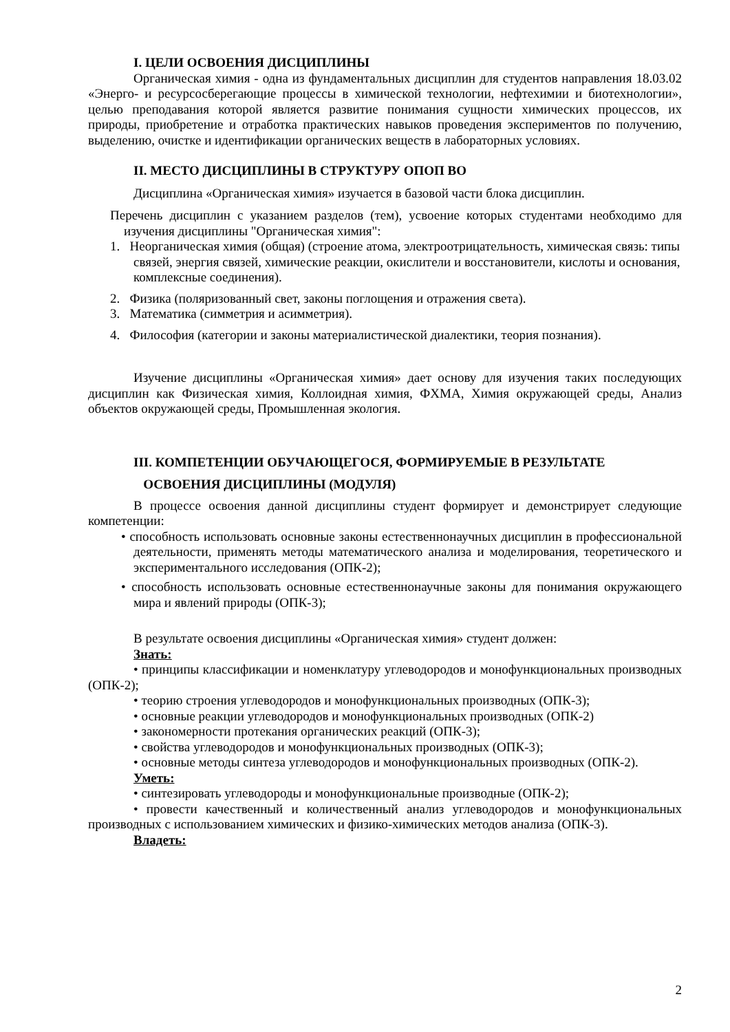I. ЦЕЛИ ОСВОЕНИЯ ДИСЦИПЛИНЫ
Органическая химия - одна из фундаментальных дисциплин для студентов направления 18.03.02 «Энерго- и ресурсосберегающие процессы в химической технологии, нефтехимии и биотехнологии», целью преподавания которой является развитие понимания сущности химических процессов, их природы, приобретение и отработка практических навыков проведения экспериментов по получению, выделению, очистке и идентификации органических веществ в лабораторных условиях.
II. МЕСТО ДИСЦИПЛИНЫ В СТРУКТУРУ ОПОП ВО
Дисциплина «Органическая химия» изучается в базовой части блока дисциплин.
Перечень дисциплин с указанием разделов (тем), усвоение которых студентами необходимо для изучения дисциплины "Органическая химия":
1. Неорганическая химия (общая) (строение атома, электроотрицательность, химическая связь: типы связей, энергия связей, химические реакции, окислители и восстановители, кислоты и основания, комплексные соединения).
2. Физика (поляризованный свет, законы поглощения и отражения света).
3. Математика (симметрия и асимметрия).
4. Философия (категории и законы материалистической диалектики, теория познания).
Изучение дисциплины «Органическая химия» дает основу для изучения таких последующих дисциплин как Физическая химия, Коллоидная химия, ФХМА, Химия окружающей среды, Анализ объектов окружающей среды, Промышленная экология.
III. КОМПЕТЕНЦИИ ОБУЧАЮЩЕГОСЯ, ФОРМИРУЕМЫЕ В РЕЗУЛЬТАТЕ
ОСВОЕНИЯ ДИСЦИПЛИНЫ (МОДУЛЯ)
В процессе освоения данной дисциплины студент формирует и демонстрирует следующие компетенции:
• способность использовать основные законы естественнонаучных дисциплин в профессиональной деятельности, применять методы математического анализа и моделирования, теоретического и экспериментального исследования (ОПК-2);
• способность использовать основные естественнонаучные законы для понимания окружающего мира и явлений природы (ОПК-3);
В результате освоения дисциплины «Органическая химия» студент должен:
Знать:
• принципы классификации и номенклатуру углеводородов и монофункциональных производных (ОПК-2);
• теорию строения углеводородов и монофункциональных производных (ОПК-3);
• основные реакции углеводородов и монофункциональных производных (ОПК-2)
• закономерности протекания органических реакций (ОПК-3);
• свойства углеводородов и монофункциональных производных (ОПК-3);
• основные методы синтеза углеводородов и монофункциональных производных (ОПК-2).
Уметь:
• синтезировать углеводороды и монофункциональные производные (ОПК-2);
• провести качественный и количественный анализ углеводородов и монофункциональных производных с использованием химических и физико-химических методов анализа (ОПК-3).
Владеть:
2